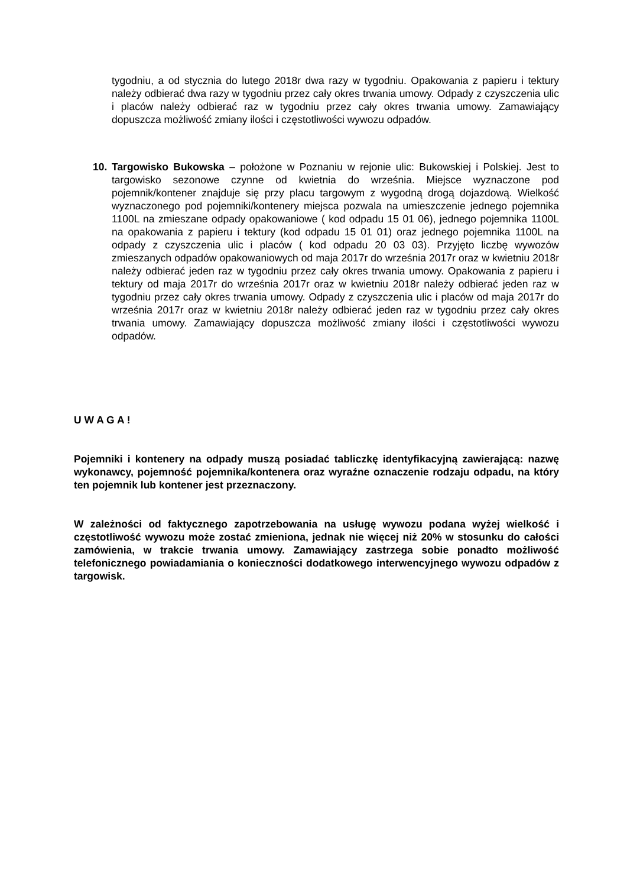tygodniu, a od stycznia do lutego 2018r dwa razy w tygodniu. Opakowania z papieru i tektury należy odbierać dwa razy w tygodniu przez cały okres trwania umowy. Odpady z czyszczenia ulic i placów należy odbierać raz w tygodniu przez cały okres trwania umowy. Zamawiający dopuszcza możliwość zmiany ilości i częstotliwości wywozu odpadów.
10. Targowisko Bukowska – położone w Poznaniu w rejonie ulic: Bukowskiej i Polskiej. Jest to targowisko sezonowe czynne od kwietnia do września. Miejsce wyznaczone pod pojemnik/kontener znajduje się przy placu targowym z wygodną drogą dojazdową. Wielkość wyznaczonego pod pojemniki/kontenery miejsca pozwala na umieszczenie jednego pojemnika 1100L na zmieszane odpady opakowaniowe ( kod odpadu 15 01 06), jednego pojemnika 1100L na opakowania z papieru i tektury (kod odpadu 15 01 01) oraz jednego pojemnika 1100L na odpady z czyszczenia ulic i placów ( kod odpadu 20 03 03). Przyjęto liczbę wywozów zmieszanych odpadów opakowaniowych od maja 2017r do września 2017r oraz w kwietniu 2018r należy odbierać jeden raz w tygodniu przez cały okres trwania umowy. Opakowania z papieru i tektury od maja 2017r do września 2017r oraz w kwietniu 2018r należy odbierać jeden raz w tygodniu przez cały okres trwania umowy. Odpady z czyszczenia ulic i placów od maja 2017r do września 2017r oraz w kwietniu 2018r należy odbierać jeden raz w tygodniu przez cały okres trwania umowy. Zamawiający dopuszcza możliwość zmiany ilości i częstotliwości wywozu odpadów.
U W A G A !
Pojemniki i kontenery na odpady muszą posiadać tabliczkę identyfikacyjną zawierającą: nazwę wykonawcy, pojemność pojemnika/kontenera oraz wyraźne oznaczenie rodzaju odpadu, na który ten pojemnik lub kontener jest przeznaczony.
W zależności od faktycznego zapotrzebowania na usługę wywozu podana wyżej wielkość i częstotliwość wywozu może zostać zmieniona, jednak nie więcej niż 20% w stosunku do całości zamówienia, w trakcie trwania umowy. Zamawiający zastrzega sobie ponadto możliwość telefonicznego powiadamiania o konieczności dodatkowego interwencyjnego wywozu odpadów z targowisk.